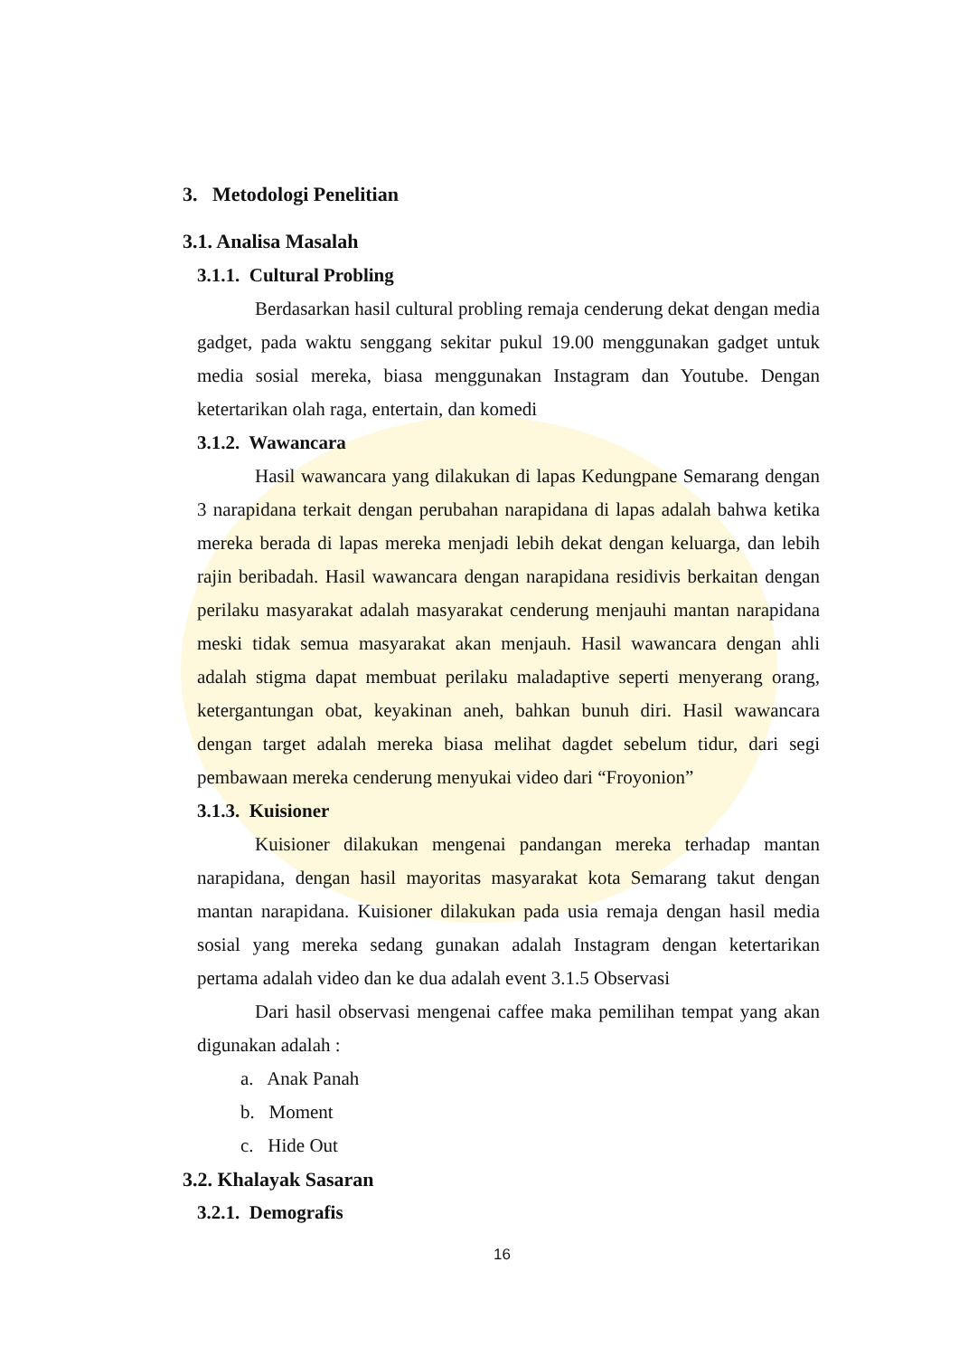3. Metodologi Penelitian
3.1. Analisa Masalah
3.1.1. Cultural Probling
Berdasarkan hasil cultural probling remaja cenderung dekat dengan media gadget, pada waktu senggang sekitar pukul 19.00 menggunakan gadget untuk media sosial mereka, biasa menggunakan Instagram dan Youtube. Dengan ketertarikan olah raga, entertain, dan komedi
3.1.2. Wawancara
Hasil wawancara yang dilakukan di lapas Kedungpane Semarang dengan 3 narapidana terkait dengan perubahan narapidana di lapas adalah bahwa ketika mereka berada di lapas mereka menjadi lebih dekat dengan keluarga, dan lebih rajin beribadah. Hasil wawancara dengan narapidana residivis berkaitan dengan perilaku masyarakat adalah masyarakat cenderung menjauhi mantan narapidana meski tidak semua masyarakat akan menjauh. Hasil wawancara dengan ahli adalah stigma dapat membuat perilaku maladaptive seperti menyerang orang, ketergantungan obat, keyakinan aneh, bahkan bunuh diri. Hasil wawancara dengan target adalah mereka biasa melihat dagdet sebelum tidur, dari segi pembawaan mereka cenderung menyukai video dari “Froyonion”
3.1.3. Kuisioner
Kuisioner dilakukan mengenai pandangan mereka terhadap mantan narapidana, dengan hasil mayoritas masyarakat kota Semarang takut dengan mantan narapidana. Kuisioner dilakukan pada usia remaja dengan hasil media sosial yang mereka sedang gunakan adalah Instagram dengan ketertarikan pertama adalah video dan ke dua adalah event 3.1.5 Observasi
Dari hasil observasi mengenai caffee maka pemilihan tempat yang akan digunakan adalah :
a. Anak Panah
b. Moment
c. Hide Out
3.2. Khalayak Sasaran
3.2.1. Demografis
16